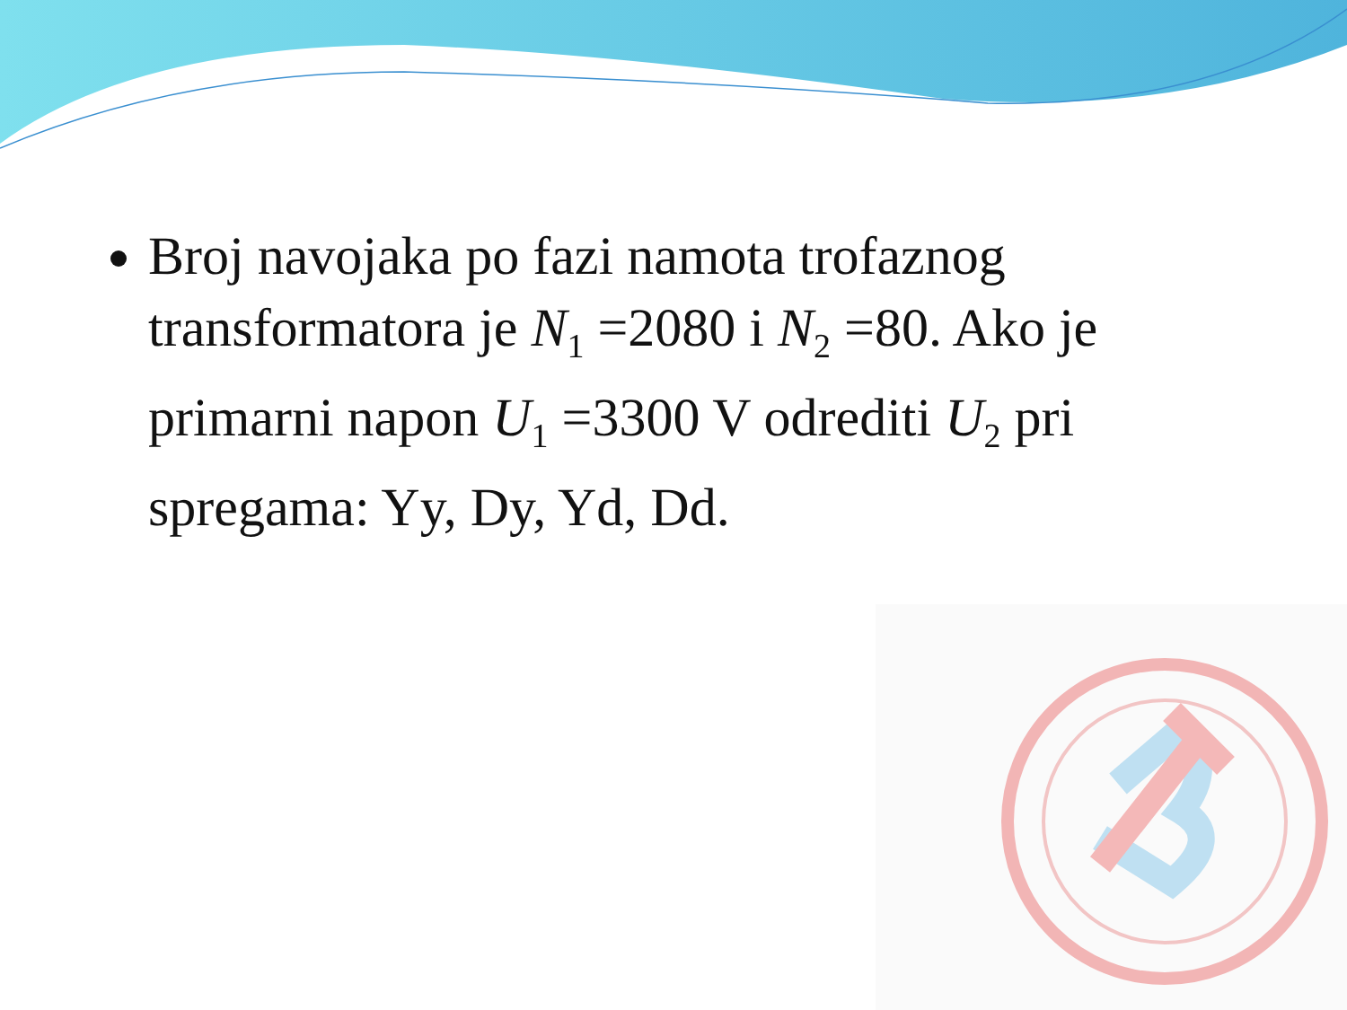Broj navojaka po fazi namota trofaznog transformatora je N<sub>1</sub> =2080 i N<sub>2</sub> =80. Ako je primarni napon U<sub>1</sub> =3300 V odrediti U<sub>2</sub> pri spregama: Yy, Dy, Yd, Dd.